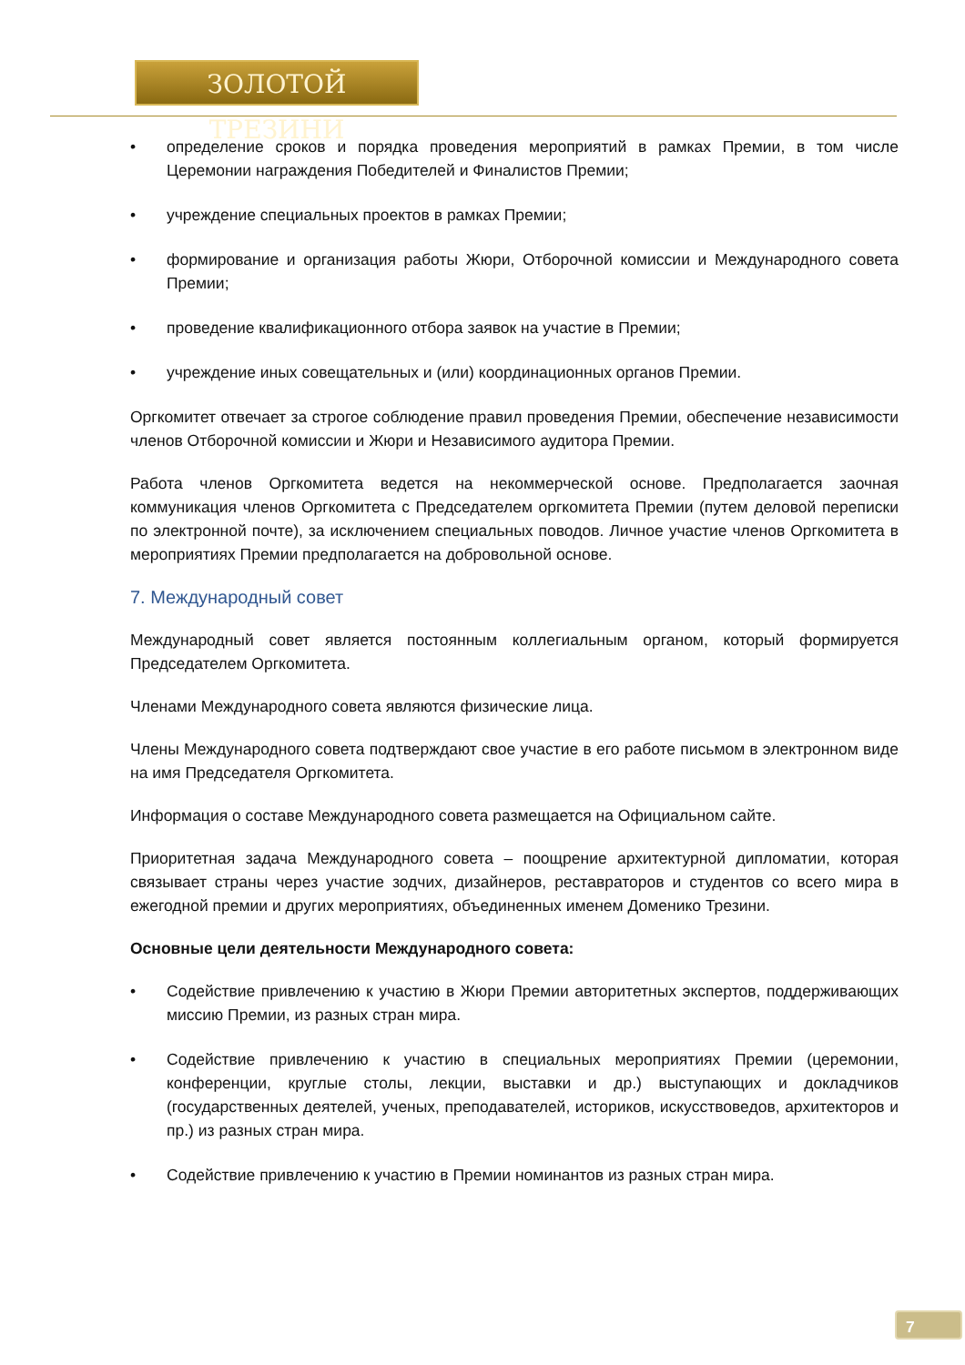ЗОЛОТОЙ ТРЕЗИНИ
• определение сроков и порядка проведения мероприятий в рамках Премии, в том числе Церемонии награждения Победителей и Финалистов Премии;
• учреждение специальных проектов в рамках Премии;
• формирование и организация работы Жюри, Отборочной комиссии и Международного совета Премии;
• проведение квалификационного отбора заявок на участие в Премии;
• учреждение иных совещательных и (или) координационных органов Премии.
Оргкомитет отвечает за строгое соблюдение правил проведения Премии, обеспечение независимости членов Отборочной комиссии и Жюри и Независимого аудитора Премии.
Работа членов Оргкомитета ведется на некоммерческой основе. Предполагается заочная коммуникация членов Оргкомитета с Председателем оргкомитета Премии (путем деловой переписки по электронной почте), за исключением специальных поводов. Личное участие членов Оргкомитета в мероприятиях Премии предполагается на добровольной основе.
7. Международный совет
Международный совет является постоянным коллегиальным органом, который формируется Председателем Оргкомитета.
Членами Международного совета являются физические лица.
Члены Международного совета подтверждают свое участие в его работе письмом в электронном виде на имя Председателя Оргкомитета.
Информация о составе Международного совета размещается на Официальном сайте.
Приоритетная задача Международного совета – поощрение архитектурной дипломатии, которая связывает страны через участие зодчих, дизайнеров, реставраторов и студентов со всего мира в ежегодной премии и других мероприятиях, объединенных именем Доменико Трезини.
Основные цели деятельности Международного совета:
• Содействие привлечению к участию в Жюри Премии авторитетных экспертов, поддерживающих миссию Премии, из разных стран мира.
• Содействие привлечению к участию в специальных мероприятиях Премии (церемонии, конференции, круглые столы, лекции, выставки и др.) выступающих и докладчиков (государственных деятелей, ученых, преподавателей, историков, искусствоведов, архитекторов и пр.) из разных стран мира.
• Содействие привлечению к участию в Премии номинантов из разных стран мира.
7